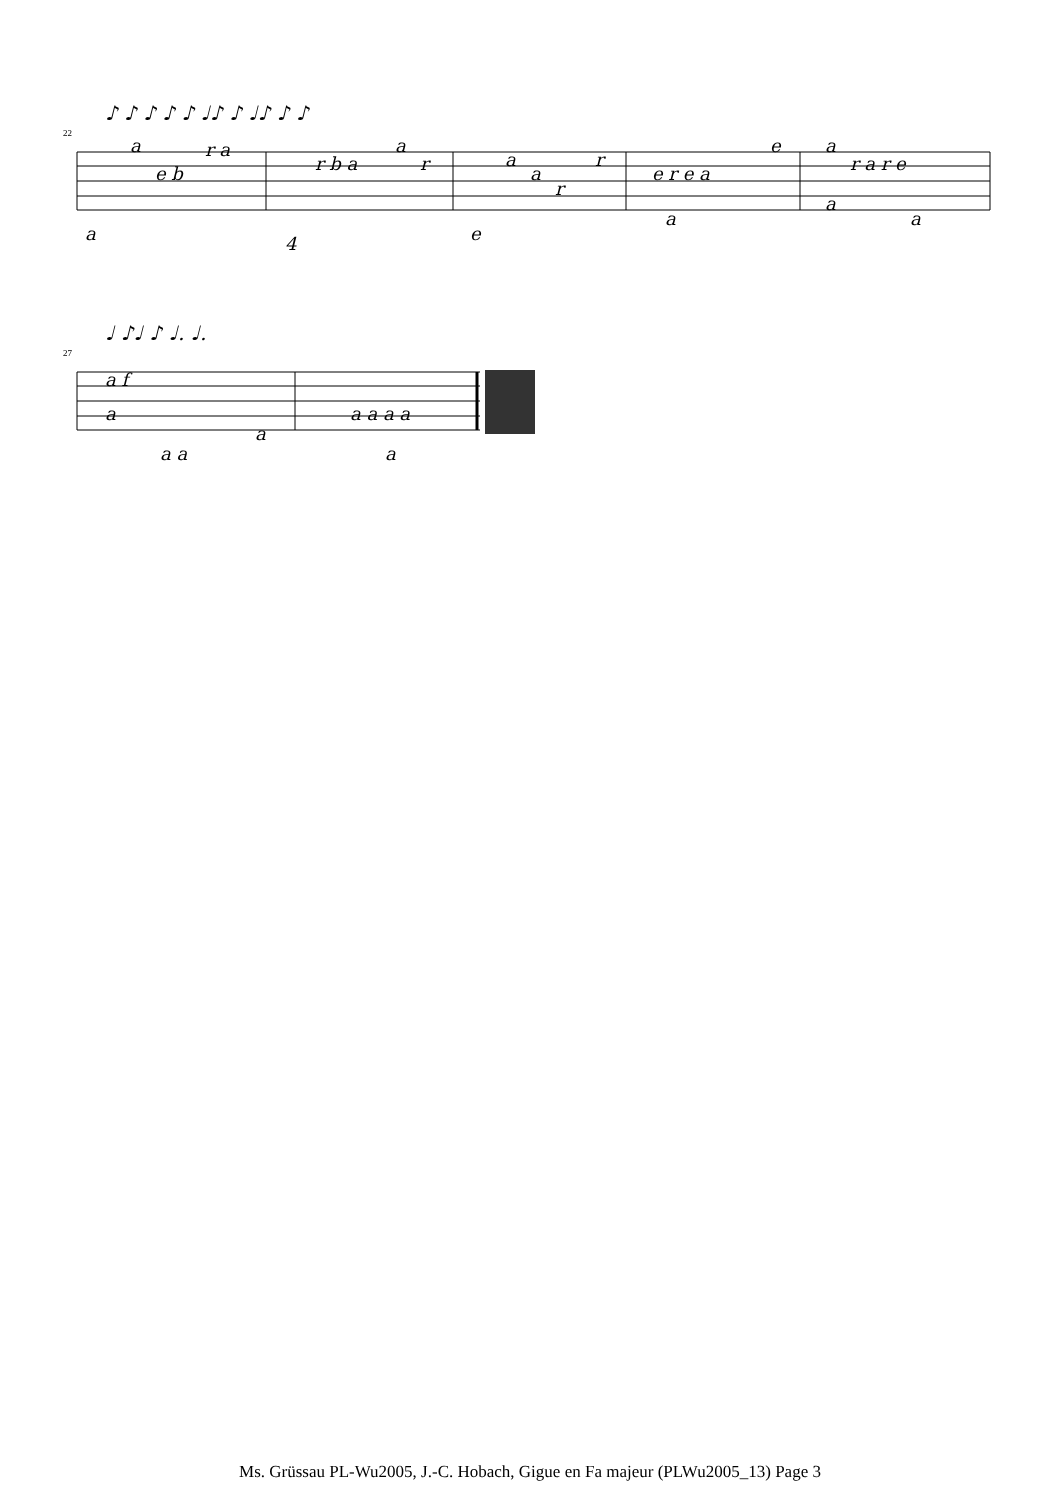22
a
e b
r a
r b a
a
r
a
a
r
r
e r e a
e
a
a
r a r e
a
a
a
4
e
♪ ♪ ♪ ♪ ♪ ♩♪ ♪ ♩♪ ♪ ♪
27
a f
a
a a a a
a a
a
a
♩ ♪♩ ♪ ♩. ♩.
Ms. Grüssau PL-Wu2005, J.-C. Hobach, Gigue en Fa majeur (PLWu2005_13) Page 3